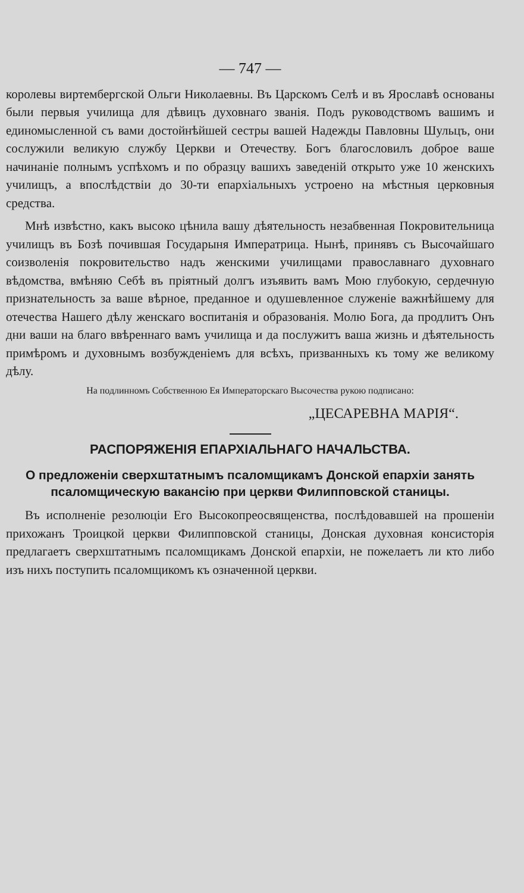— 747 —
королевы виртембергской Ольги Николаевны. Въ Царскомъ Селѣ и въ Ярославѣ основаны были первыя училища для дѣвицъ духовнаго званія. Подъ руководствомъ вашимъ и единомысленной съ вами достойнѣйшей сестры вашей Надежды Павловны Шульцъ, они сослужили великую службу Церкви и Отечеству. Богъ благословилъ доброе ваше начинаніе полнымъ успѣхомъ и по образцу вашихъ заведеній открыто уже 10 женскихъ училищъ, а впослѣдствіи до 30-ти епархіальныхъ устроено на мѣстныя церковныя средства.
Мнѣ извѣстно, какъ высоко цѣнила вашу дѣятельность незабвенная Покровительница училищъ въ Бозѣ почившая Государыня Императрица. Нынѣ, принявъ съ Высочайшаго соизволенія покровительство надъ женскими училищами православнаго духовнаго вѣдомства, вмѣняю Себѣ въ пріятный долгъ изъявить вамъ Мою глубокую, сердечную признательность за ваше вѣрное, преданное и одушевленное служеніе важнѣйшему для отечества Нашего дѣлу женскаго воспитанія и образованія. Молю Бога, да продлитъ Онъ дни ваши на благо ввѣреннаго вамъ училища и да послужитъ ваша жизнь и дѣятельность примѣромъ и духовнымъ возбужденіемъ для всѣхъ, призванныхъ къ тому же великому дѣлу.
На подлинномъ Собственною Ея Императорскаго Высочества рукою подписано:
„ЦЕСАРЕВНА МАРІЯ“.
РАСПОРЯЖЕНІЯ ЕПАРХІАЛЬНАГО НАЧАЛЬСТВА.
О предложеніи сверхштатнымъ псаломщикамъ Донской епархіи занять псаломщическую вакансію при церкви Филипповской станицы.
Въ исполненіе резолюціи Его Высокопреосвященства, послѣдовавшей на прошеніи прихожанъ Троицкой церкви Филипповской станицы, Донская духовная консисторія предлагаетъ сверхштатнымъ псаломщикамъ Донской епархіи, не пожелаетъ ли кто либо изъ нихъ поступить псаломщикомъ къ означенной церкви.